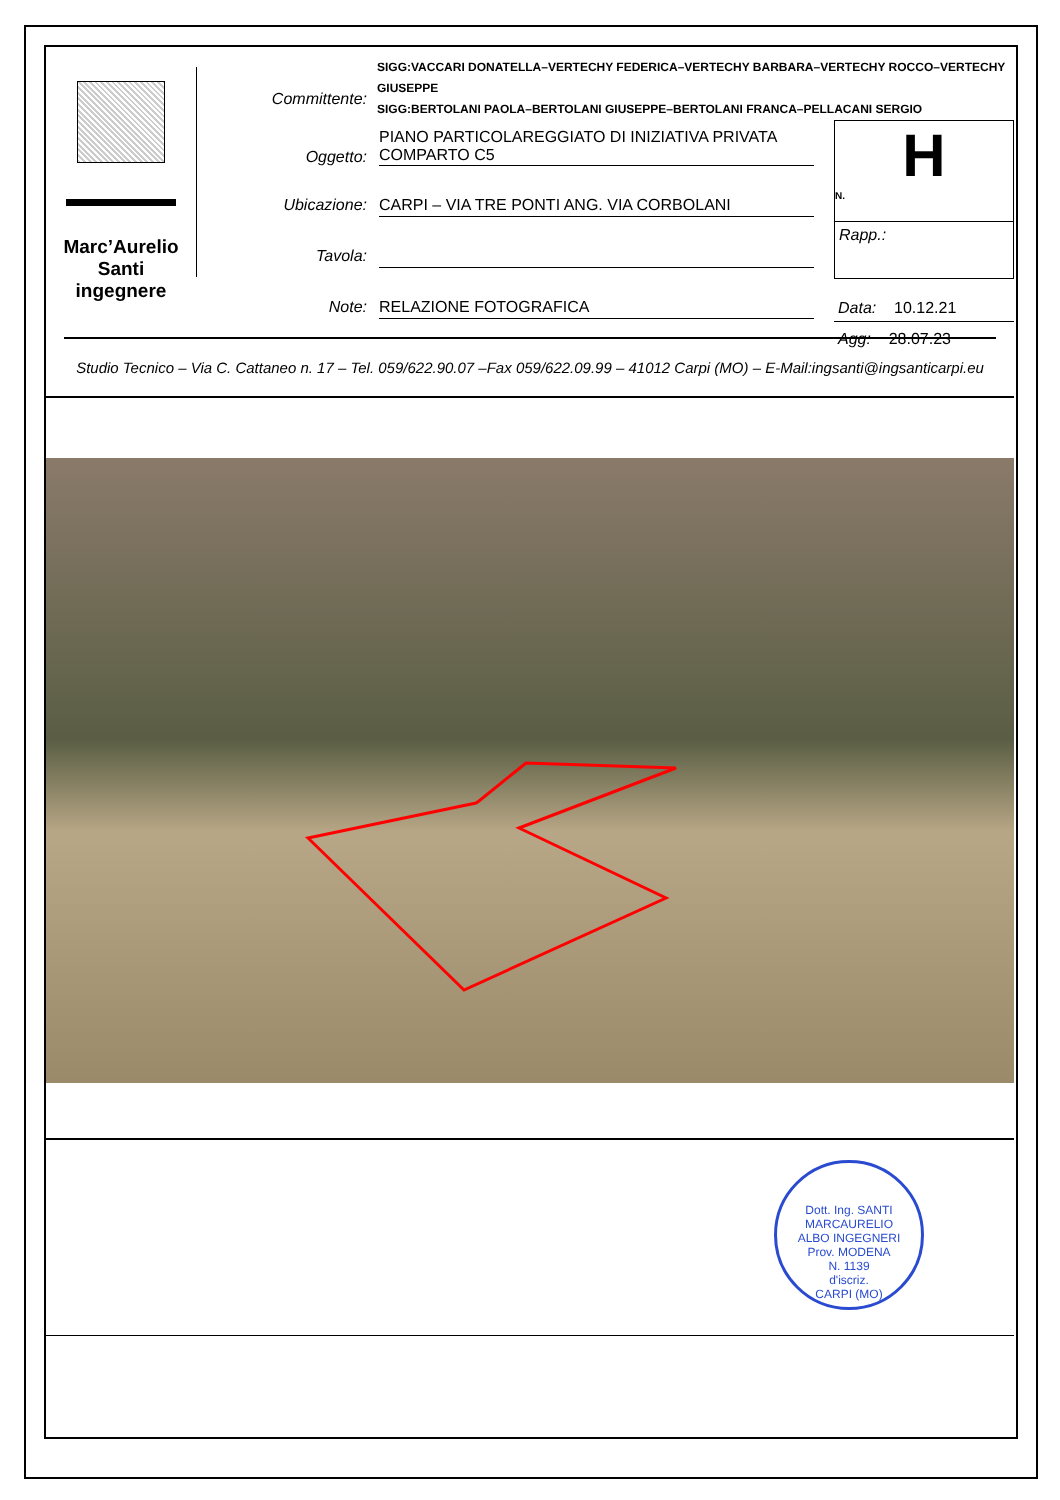Marc’Aurelio
Santi
ingegnere
SIGG:VACCARI DONATELLA–VERTECHY FEDERICA–VERTECHY BARBARA–VERTECHY ROCCO–VERTECHY GIUSEPPE
SIGG:BERTOLANI PAOLA–BERTOLANI GIUSEPPE–BERTOLANI FRANCA–PELLACANI SERGIO
Committente:
Oggetto:
PIANO PARTICOLAREGGIATO DI INIZIATIVA PRIVATA
COMPARTO C5
Ubicazione: CARPI – VIA TRE PONTI ANG. VIA CORBOLANI
Tavola:
Note: RELAZIONE FOTOGRAFICA
H
N.
Rapp.:
Data: 10.12.21
Agg: 28.07.23
Studio Tecnico – Via C. Cattaneo n. 17 – Tel. 059/622.90.07 –Fax 059/622.09.99 – 41012 Carpi (MO) – E-Mail:ingsanti@ingsanticarpi.eu
Dott. Ing. SANTI MARCAURELIO
ALBO INGEGNERI
Prov. MODENA
N. 1139
d'iscriz.
CARPI (MO)